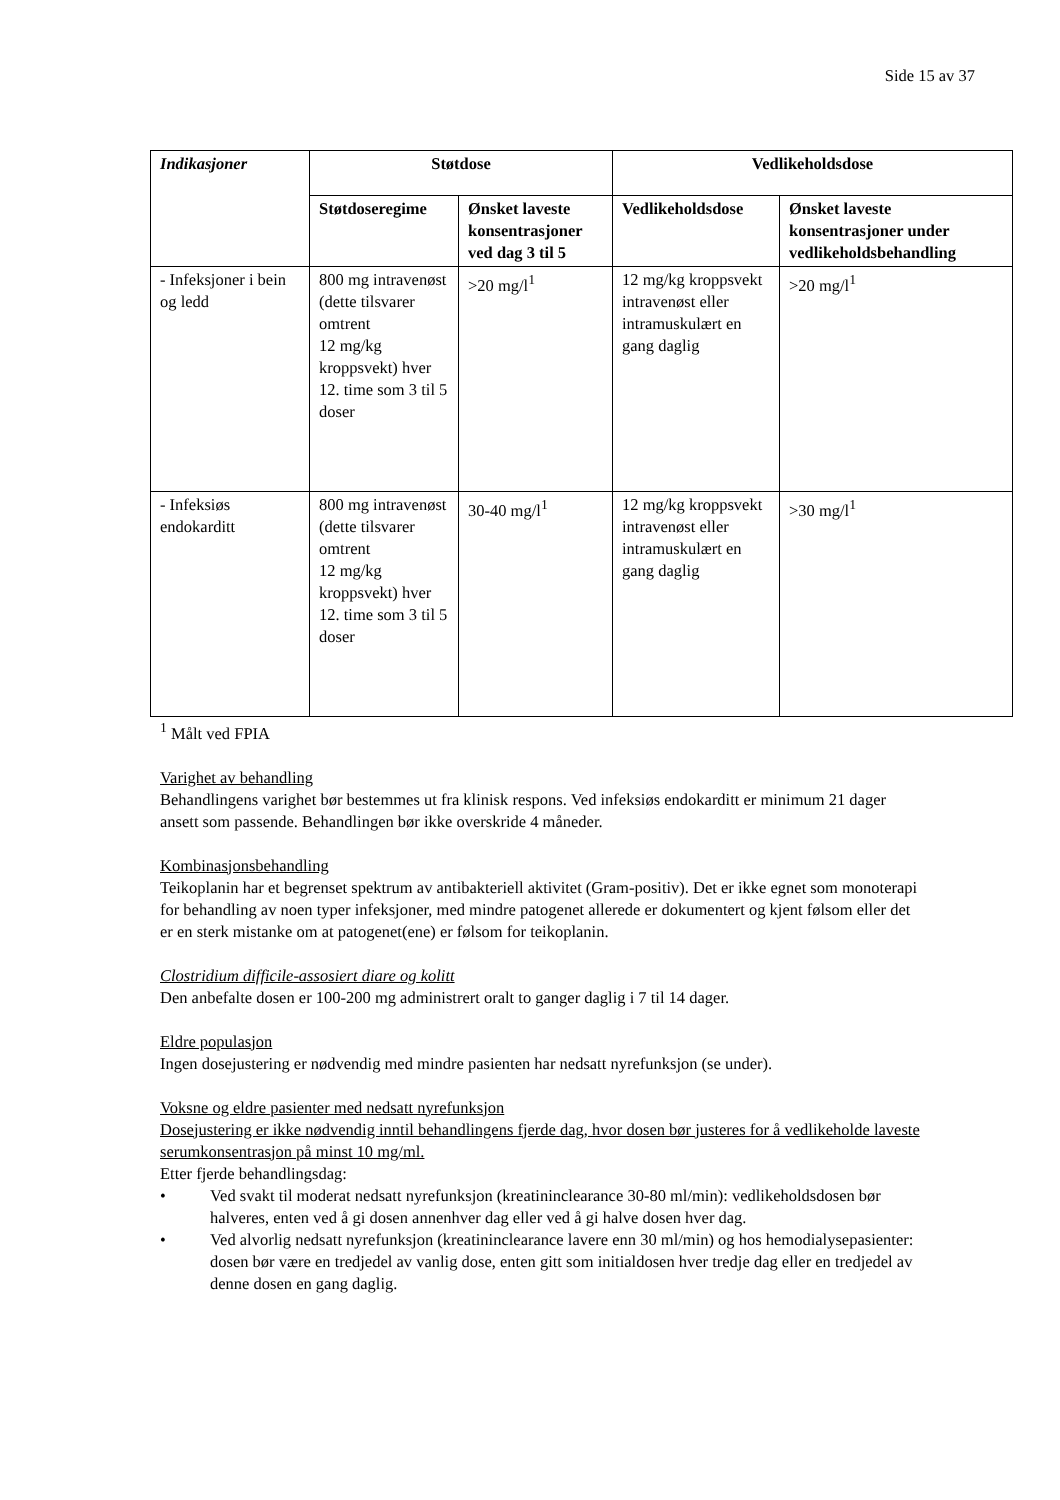Side 15 av 37
| Indikasjoner | Støtdose | | Vedlikeholdsdose | |
| --- | --- | --- | --- | --- |
| | Støtdoseregime | Ønsket laveste konsentrasjoner ved dag 3 til 5 | Vedlikeholdsdose | Ønsket laveste konsentrasjoner under vedlikeholdsbehandling |
| - Infeksjoner i bein og ledd | 800 mg intravenøst (dette tilsvarer omtrent 12 mg/kg kroppsvekt) hver 12. time som 3 til 5 doser | >20 mg/l<sup>1</sup> | 12 mg/kg kroppsvekt intravenøst eller intramuskulært en gang daglig | >20 mg/l<sup>1</sup> |
| - Infeksiøs endokarditt | 800 mg intravenøst (dette tilsvarer omtrent 12 mg/kg kroppsvekt) hver 12. time som 3 til 5 doser | 30-40 mg/l<sup>1</sup> | 12 mg/kg kroppsvekt intravenøst eller intramuskulært en gang daglig | >30 mg/l<sup>1</sup> |
<sup>1</sup> Målt ved FPIA
Varighet av behandling
Behandlingens varighet bør bestemmes ut fra klinisk respons. Ved infeksiøs endokarditt er minimum 21 dager ansett som passende. Behandlingen bør ikke overskride 4 måneder.
Kombinasjonsbehandling
Teikoplanin har et begrenset spektrum av antibakteriell aktivitet (Gram-positiv). Det er ikke egnet som monoterapi for behandling av noen typer infeksjoner, med mindre patogenet allerede er dokumentert og kjent følsom eller det er en sterk mistanke om at patogenet(ene) er følsom for teikoplanin.
Clostridium difficile-assosiert diare og kolitt
Den anbefalte dosen er 100-200 mg administrert oralt to ganger daglig i 7 til 14 dager.
Eldre populasjon
Ingen dosejustering er nødvendig med mindre pasienten har nedsatt nyrefunksjon (se under).
Voksne og eldre pasienter med nedsatt nyrefunksjon
Dosejustering er ikke nødvendig inntil behandlingens fjerde dag, hvor dosen bør justeres for å vedlikeholde laveste serumkonsentrasjon på minst 10 mg/ml.
Etter fjerde behandlingsdag:
• Ved svakt til moderat nedsatt nyrefunksjon (kreatininclearance 30-80 ml/min): vedlikeholdsdosen bør halveres, enten ved å gi dosen annenhver dag eller ved å gi halve dosen hver dag.
• Ved alvorlig nedsatt nyrefunksjon (kreatininclearance lavere enn 30 ml/min) og hos hemodialysepasienter: dosen bør være en tredjedel av vanlig dose, enten gitt som initialdosen hver tredje dag eller en tredjedel av denne dosen en gang daglig.